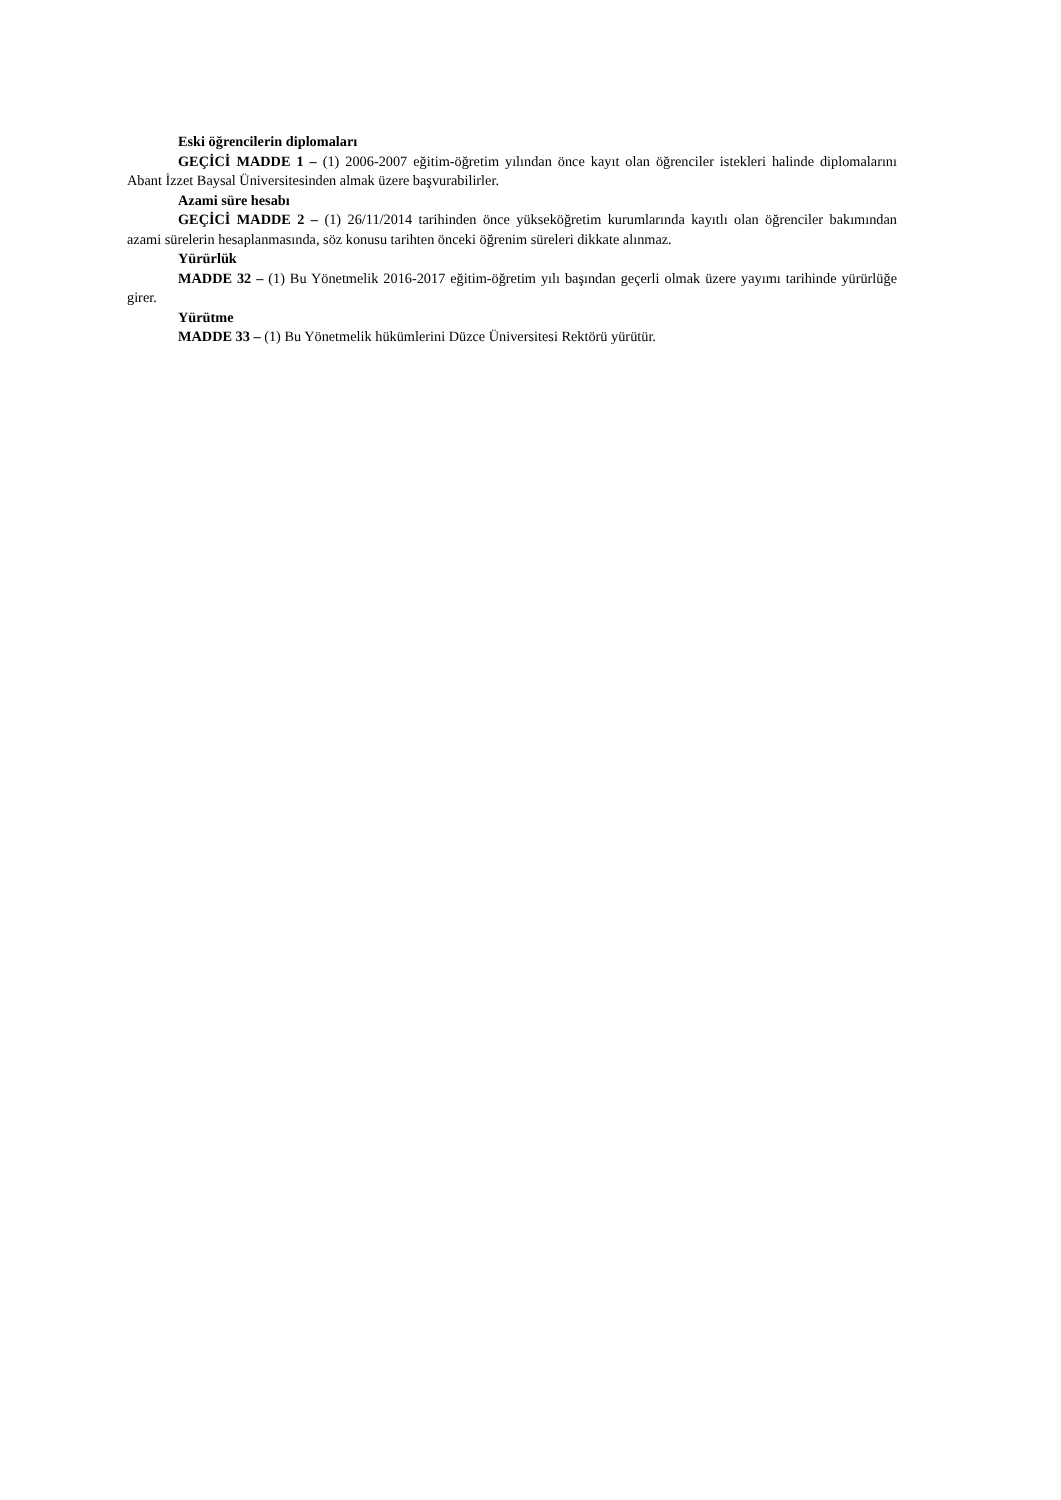Eski öğrencilerin diplomaları
GEÇİCİ MADDE 1 – (1) 2006-2007 eğitim-öğretim yılından önce kayıt olan öğrenciler istekleri halinde diplomalarını Abant İzzet Baysal Üniversitesinden almak üzere başvurabilirler.
Azami süre hesabı
GEÇİCİ MADDE 2 – (1) 26/11/2014 tarihinden önce yükseköğretim kurumlarında kayıtlı olan öğrenciler bakımından azami sürelerin hesaplanmasında, söz konusu tarihten önceki öğrenim süreleri dikkate alınmaz.
Yürürlük
MADDE 32 – (1) Bu Yönetmelik 2016-2017 eğitim-öğretim yılı başından geçerli olmak üzere yayımı tarihinde yürürlüğe girer.
Yürütme
MADDE 33 – (1) Bu Yönetmelik hükümlerini Düzce Üniversitesi Rektörü yürütür.